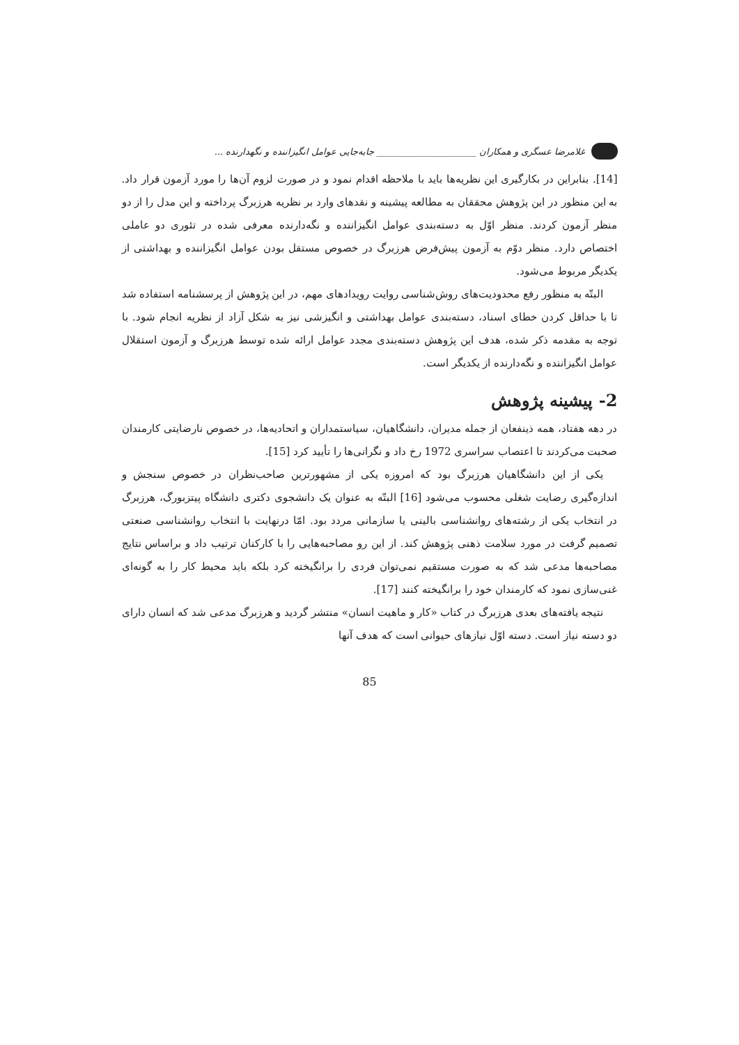غلامرضا عسگری و همکاران ______________________ جابه‌جایی عوامل انگیزاننده و نگهدارنده ...
[14]. بنابراین در بکارگیری این نظریه‌ها باید با ملاحظه اقدام نمود و در صورت لزوم آن‌ها را مورد آزمون قرار داد. به این منظور در این پژوهش محققان به مطالعه پیشینه و نقدهای وارد بر نظریه هرزبرگ پرداخته و این مدل را از دو منظر آزمون کردند. منظر اوّل به دسته‌بندی عوامل انگیزاننده و نگه‌دارنده معرفی شده در تئوری دو عاملی اختصاص دارد. منظر دوّم به آزمون پیش‌فرض هرزبرگ در خصوص مستقل بودن عوامل انگیزاننده و بهداشتی از یکدیگر مربوط می‌شود.
البتّه به منظور رفع محدودیت‌های روش‌شناسی روایت رویدادهای مهم، در این پژوهش از پرسشنامه استفاده شد تا با حداقل کردن خطای اسناد، دسته‌بندی عوامل بهداشتی و انگیزشی نیز به شکل آزاد از نظریه انجام شود. با توجه به مقدمه ذکر شده، هدف این پژوهش دسته‌بندی مجدد عوامل ارائه شده توسط هرزبرگ و آزمون استقلال عوامل انگیزاننده و نگه‌دارنده از یکدیگر است.
2- پیشینه پژوهش
در دهه هفتاد، همه ذینفعان از جمله مدیران، دانشگاهیان، سیاستمداران و اتحادیه‌ها، در خصوص نارضایتی کارمندان صحبت می‌کردند تا اعتصاب سراسری 1972 رخ داد و نگرانی‌ها را تأیید کرد [15].
یکی از این دانشگاهیان هرزبرگ بود که امروزه یکی از مشهورترین صاحب‌نظران در خصوص سنجش و اندازه‌گیری رضایت شغلی محسوب می‌شود [16] البتّه به عنوان یک دانشجوی دکتری دانشگاه پیتزبورگ، هرزبرگ در انتخاب یکی از رشته‌های روانشناسی بالینی یا سازمانی مردد بود. امّا درنهایت با انتخاب روانشناسی صنعتی تصمیم گرفت در مورد سلامت ذهنی پژوهش کند. از این رو مصاحبه‌هایی را با کارکنان ترتیب داد و براساس نتایج مصاحبه‌ها مدعی شد که به صورت مستقیم نمی‌توان فردی را برانگیخته کرد بلکه باید محیط کار را به گونه‌ای غنی‌سازی نمود که کارمندان خود را برانگیخته کنند [17].
نتیجه یافته‌های بعدی هرزبرگ در کتاب «کار و ماهیت انسان» منتشر گردید و هرزبرگ مدعی شد که انسان دارای دو دسته نیاز است. دسته اوّل نیازهای حیوانی است که هدف آنها
85